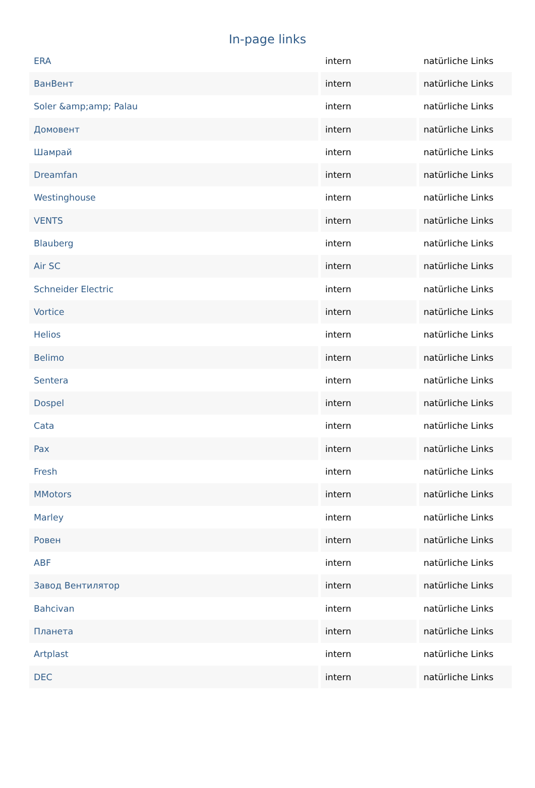In-page links
| ERA | intern | natürliche Links |
| ВанВент | intern | natürliche Links |
| Soler &amp;amp; Palau | intern | natürliche Links |
| Домовент | intern | natürliche Links |
| Шамрай | intern | natürliche Links |
| Dreamfan | intern | natürliche Links |
| Westinghouse | intern | natürliche Links |
| VENTS | intern | natürliche Links |
| Blauberg | intern | natürliche Links |
| Air SC | intern | natürliche Links |
| Schneider Electric | intern | natürliche Links |
| Vortice | intern | natürliche Links |
| Helios | intern | natürliche Links |
| Belimo | intern | natürliche Links |
| Sentera | intern | natürliche Links |
| Dospel | intern | natürliche Links |
| Cata | intern | natürliche Links |
| Pax | intern | natürliche Links |
| Fresh | intern | natürliche Links |
| MMotors | intern | natürliche Links |
| Marley | intern | natürliche Links |
| Ровен | intern | natürliche Links |
| ABF | intern | natürliche Links |
| Завод Вентилятор | intern | natürliche Links |
| Bahcivan | intern | natürliche Links |
| Планета | intern | natürliche Links |
| Artplast | intern | natürliche Links |
| DEC | intern | natürliche Links |